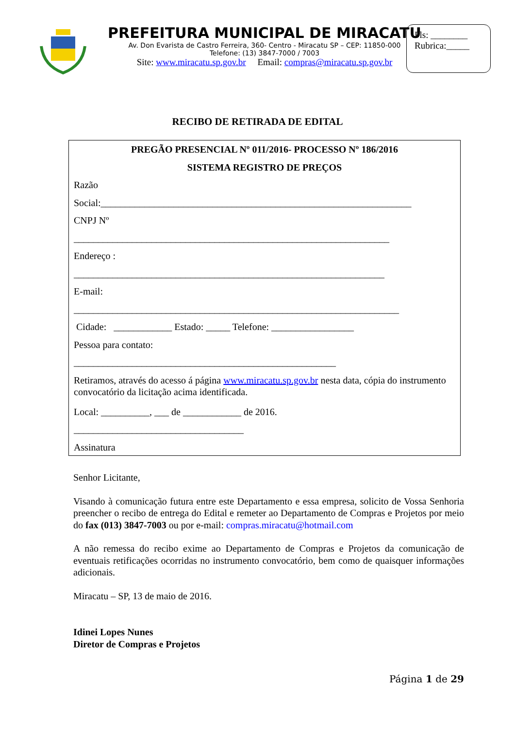PREFEITURA MUNICIPAL DE MIRACATU
Av. Don Evarista de Castro Ferreira, 360- Centro - Miracatu SP – CEP: 11850-000
Telefone: (13) 3847-7000 / 7003
Site: www.miracatu.sp.gov.br Email: compras@miracatu.sp.gov.br
Fls: ________
Rubrica:_____
RECIBO DE RETIRADA DE EDITAL
PREGÃO PRESENCIAL Nº 011/2016- PROCESSO Nº 186/2016
SISTEMA REGISTRO DE PREÇOS
Razão
Social:________________________________________________________________
CNPJ Nº
_________________________________________________________________
Endereço :
________________________________________________________________
E-mail:
___________________________________________________________________
Cidade: ____________ Estado: _____ Telefone: _________________
Pessoa para contato:
______________________________________________________
Retiramos, através do acesso á página www.miracatu.sp.gov.br nesta data, cópia do instrumento convocatório da licitação acima identificada.
Local: __________, ___ de ____________ de 2016.
___________________________________
Assinatura
Senhor Licitante,
Visando à comunicação futura entre este Departamento e essa empresa, solicito de Vossa Senhoria preencher o recibo de entrega do Edital e remeter ao Departamento de Compras e Projetos por meio do fax (013) 3847-7003 ou por e-mail: compras.miracatu@hotmail.com
A não remessa do recibo exime ao Departamento de Compras e Projetos da comunicação de eventuais retificações ocorridas no instrumento convocatório, bem como de quaisquer informações adicionais.
Miracatu – SP, 13 de maio de 2016.
Idinei Lopes Nunes
Diretor de Compras e Projetos
Página 1 de 29